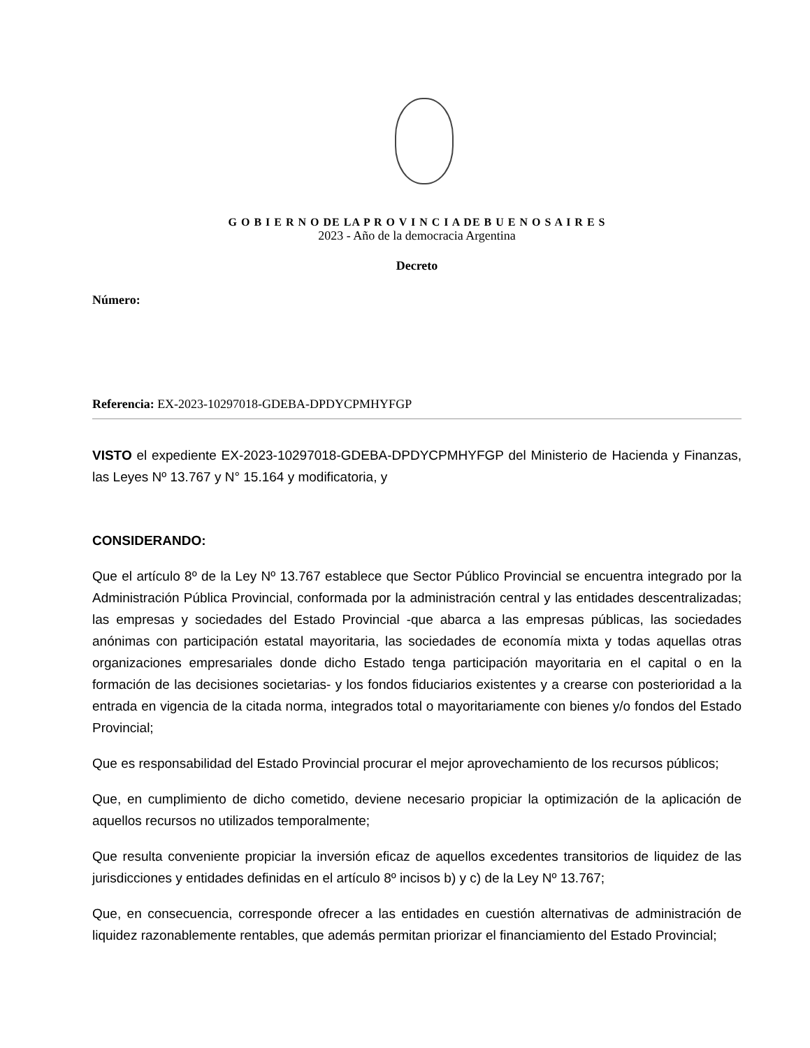G O B I E R N O DE LA P R O V I N C I A DE B U E N O S A I R E S
2023 - Año de la democracia Argentina
Decreto
Número:
Referencia: EX-2023-10297018-GDEBA-DPDYCPMHYFGP
VISTO el expediente EX-2023-10297018-GDEBA-DPDYCPMHYFGP del Ministerio de Hacienda y Finanzas, las Leyes Nº 13.767 y N° 15.164 y modificatoria, y
CONSIDERANDO:
Que el artículo 8º de la Ley Nº 13.767 establece que Sector Público Provincial se encuentra integrado por la Administración Pública Provincial, conformada por la administración central y las entidades descentralizadas; las empresas y sociedades del Estado Provincial -que abarca a las empresas públicas, las sociedades anónimas con participación estatal mayoritaria, las sociedades de economía mixta y todas aquellas otras organizaciones empresariales donde dicho Estado tenga participación mayoritaria en el capital o en la formación de las decisiones societarias- y los fondos fiduciarios existentes y a crearse con posterioridad a la entrada en vigencia de la citada norma, integrados total o mayoritariamente con bienes y/o fondos del Estado Provincial;
Que es responsabilidad del Estado Provincial procurar el mejor aprovechamiento de los recursos públicos;
Que, en cumplimiento de dicho cometido, deviene necesario propiciar la optimización de la aplicación de aquellos recursos no utilizados temporalmente;
Que resulta conveniente propiciar la inversión eficaz de aquellos excedentes transitorios de liquidez de las jurisdicciones y entidades definidas en el artículo 8º incisos b) y c) de la Ley Nº 13.767;
Que, en consecuencia, corresponde ofrecer a las entidades en cuestión alternativas de administración de liquidez razonablemente rentables, que además permitan priorizar el financiamiento del Estado Provincial;